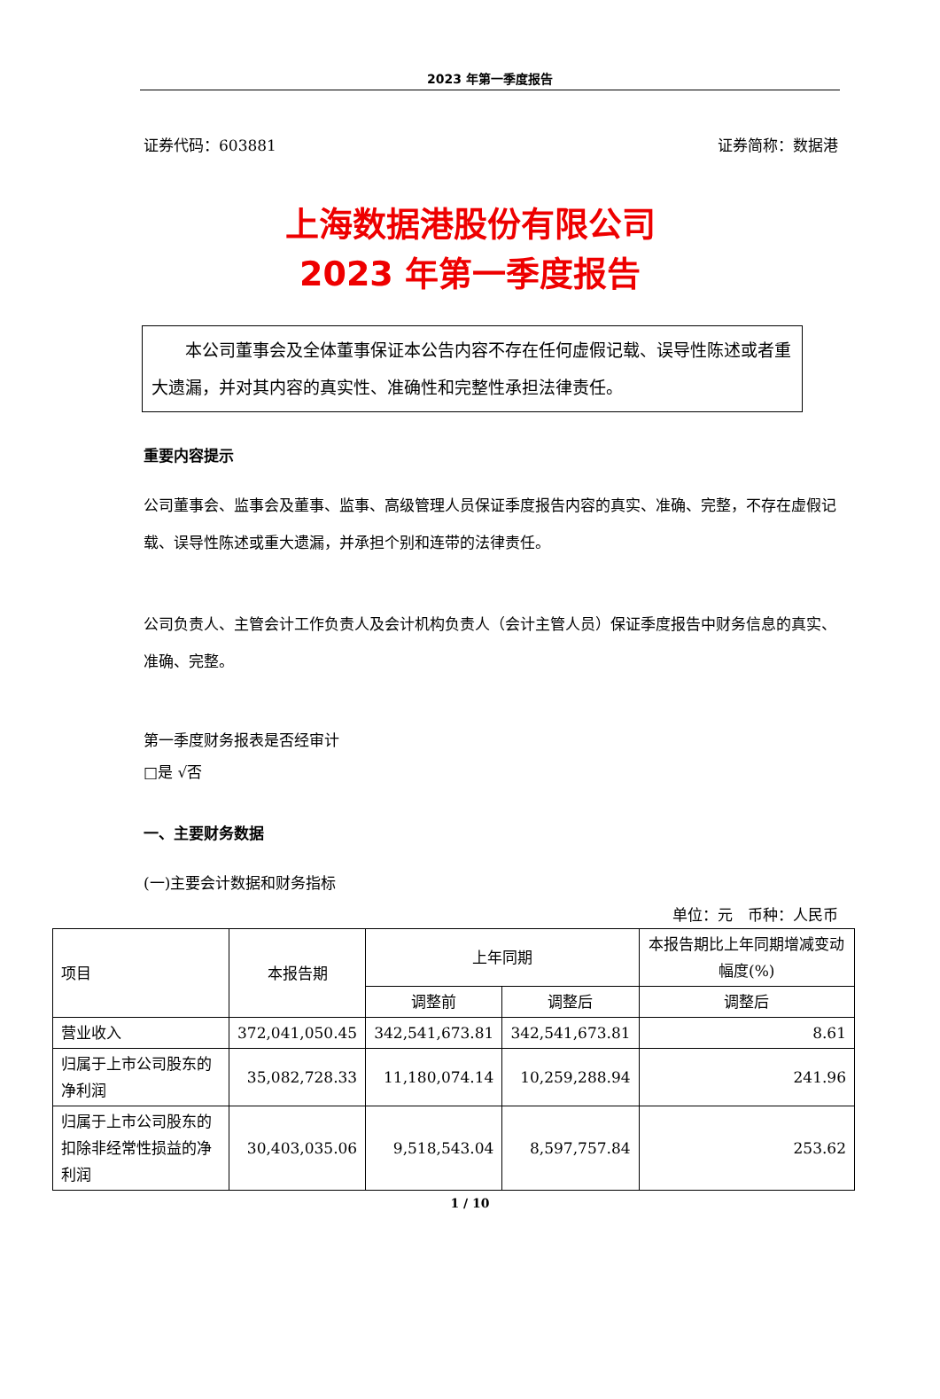2023 年第一季度报告
证券代码：603881 证券简称：数据港
上海数据港股份有限公司
2023 年第一季度报告
本公司董事会及全体董事保证本公告内容不存在任何虚假记载、误导性陈述或者重大遗漏，并对其内容的真实性、准确性和完整性承担法律责任。
重要内容提示
公司董事会、监事会及董事、监事、高级管理人员保证季度报告内容的真实、准确、完整，不存在虚假记载、误导性陈述或重大遗漏，并承担个别和连带的法律责任。
公司负责人、主管会计工作负责人及会计机构负责人（会计主管人员）保证季度报告中财务信息的真实、准确、完整。
第一季度财务报表是否经审计
□是 √否
一、主要财务数据
(一)主要会计数据和财务指标
单位：元　币种：人民币
| 项目 | 本报告期 | 上年同期 | | 本报告期比上年同期增减变动幅度(%) |
| | | 调整前 | 调整后 | 调整后 |
| 营业收入 | 372,041,050.45 | 342,541,673.81 | 342,541,673.81 | 8.61 |
| 归属于上市公司股东的净利润 | 35,082,728.33 | 11,180,074.14 | 10,259,288.94 | 241.96 |
| 归属于上市公司股东的扣除非经常性损益的净利润 | 30,403,035.06 | 9,518,543.04 | 8,597,757.84 | 253.62 |
1 / 10